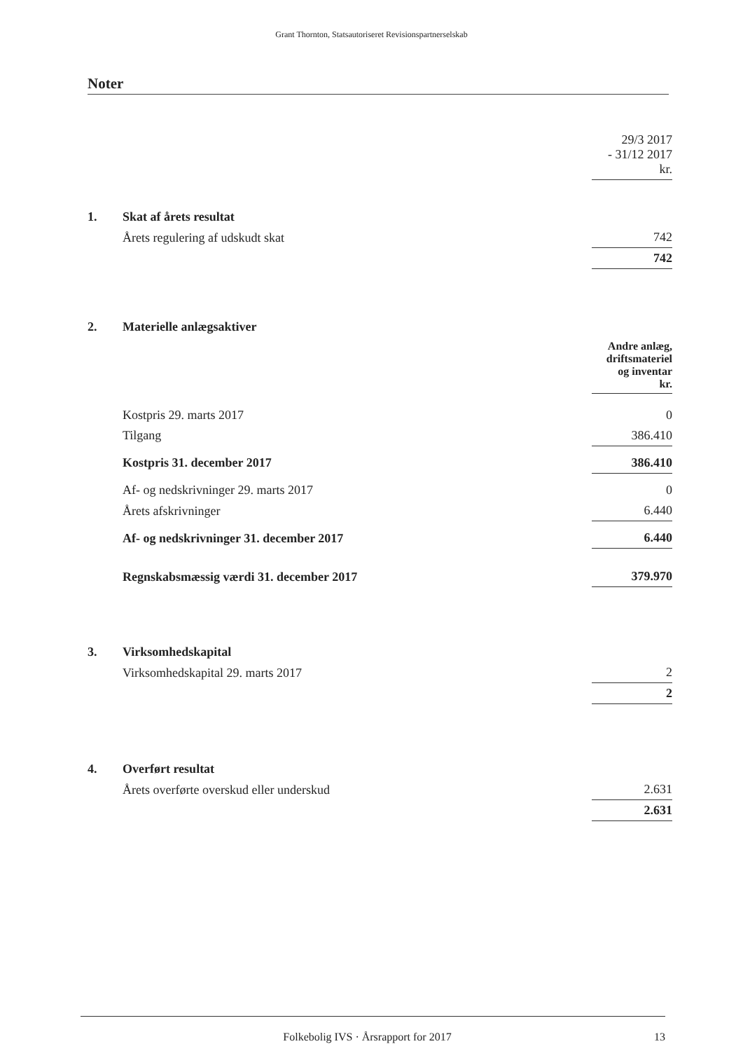Grant Thornton, Statsautoriseret Revisionspartnerselskab
Noter
| | | 29/3 2017 - 31/12 2017 kr. |
| 1. | Skat af årets resultat | |
| | Årets regulering af udskudt skat | 742 |
| | | 742 |
| 2. | Materielle anlægsaktiver | |
| | | Andre anlæg, driftsmateriel og inventar kr. |
| | Kostpris 29. marts 2017 | 0 |
| | Tilgang | 386.410 |
| | Kostpris 31. december 2017 | 386.410 |
| | Af- og nedskrivninger 29. marts 2017 | 0 |
| | Årets afskrivninger | 6.440 |
| | Af- og nedskrivninger 31. december 2017 | 6.440 |
| | Regnskabsmæssig værdi 31. december 2017 | 379.970 |
| 3. | Virksomhedskapital | |
| | Virksomhedskapital 29. marts 2017 | 2 |
| | | 2 |
| 4. | Overført resultat | |
| | Årets overførte overskud eller underskud | 2.631 |
| | | 2.631 |
Folkebolig IVS · Årsrapport for 2017 13